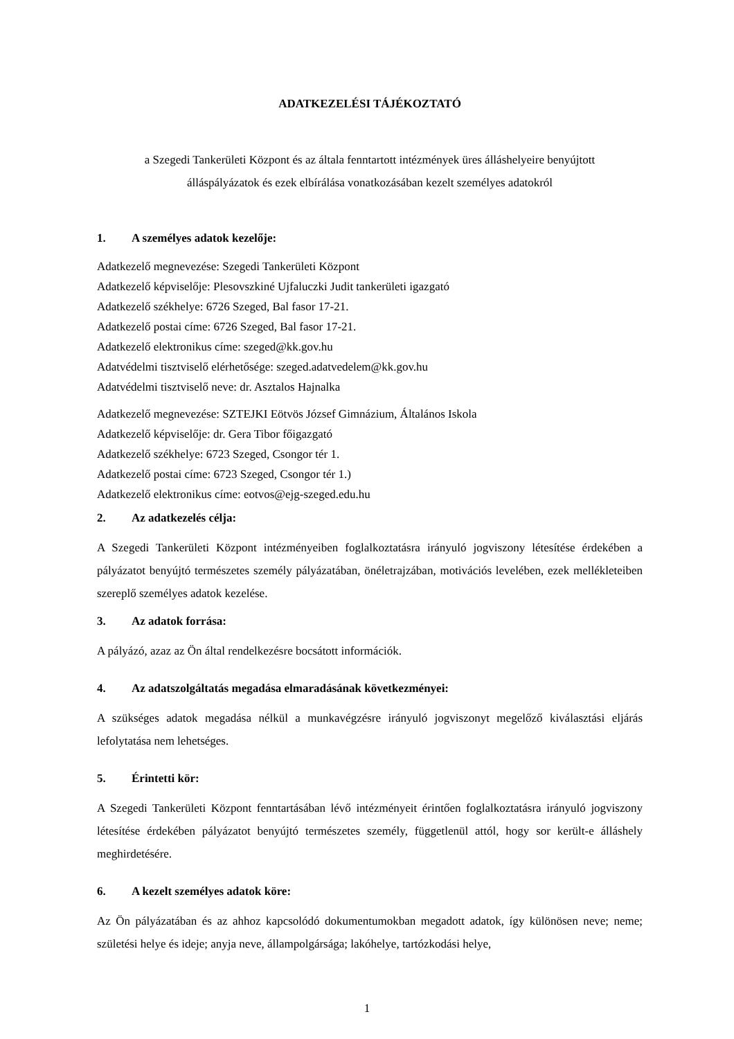ADATKEZELÉSI TÁJÉKOZTATÓ
a Szegedi Tankerületi Központ és az általa fenntartott intézmények üres álláshelyeire benyújtott
álláspályázatok és ezek elbírálása vonatkozásában kezelt személyes adatokról
1. A személyes adatok kezelője:
Adatkezelő megnevezése: Szegedi Tankerületi Központ
Adatkezelő képviselője: Plesovszkiné Ujfaluczki Judit tankerületi igazgató
Adatkezelő székhelye: 6726 Szeged, Bal fasor 17-21.
Adatkezelő postai címe: 6726 Szeged, Bal fasor 17-21.
Adatkezelő elektronikus címe: szeged@kk.gov.hu
Adatvédelmi tisztviselő elérhetősége: szeged.adatvedelem@kk.gov.hu
Adatvédelmi tisztviselő neve: dr. Asztalos Hajnalka
Adatkezelő megnevezése: SZTEJKI Eötvös József Gimnázium, Általános Iskola
Adatkezelő képviselője: dr. Gera Tibor főigazgató
Adatkezelő székhelye: 6723 Szeged, Csongor tér 1.
Adatkezelő postai címe: 6723 Szeged, Csongor tér 1.)
Adatkezelő elektronikus címe: eotvos@ejg-szeged.edu.hu
2. Az adatkezelés célja:
A Szegedi Tankerületi Központ intézményeiben foglalkoztatásra irányuló jogviszony létesítése érdekében a pályázatot benyújtó természetes személy pályázatában, önéletrajzában, motivációs levelében, ezek mellékleteiben szereplő személyes adatok kezelése.
3. Az adatok forrása:
A pályázó, azaz az Ön által rendelkezésre bocsátott információk.
4. Az adatszolgáltatás megadása elmaradásának következményei:
A szükséges adatok megadása nélkül a munkavégzésre irányuló jogviszonyt megelőző kiválasztási eljárás lefolytatása nem lehetséges.
5. Érintetti kör:
A Szegedi Tankerületi Központ fenntartásában lévő intézményeit érintően foglalkoztatásra irányuló jogviszony létesítése érdekében pályázatot benyújtó természetes személy, függetlenül attól, hogy sor került-e álláshely meghirdetésére.
6. A kezelt személyes adatok köre:
Az Ön pályázatában és az ahhoz kapcsolódó dokumentumokban megadott adatok, így különösen neve; neme; születési helye és ideje; anyja neve, állampolgársága; lakóhelye, tartózkodási helye,
1